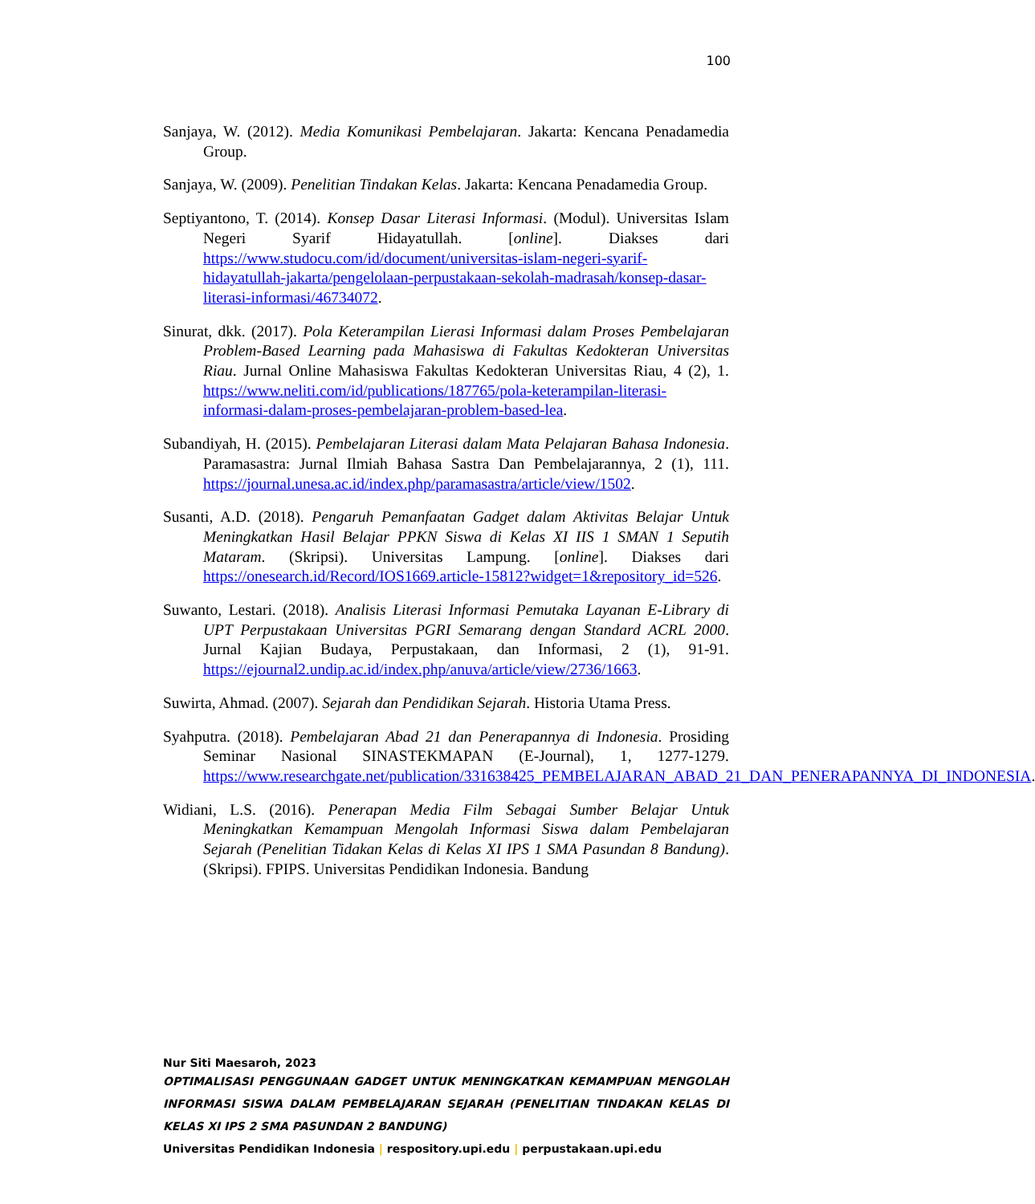100
Sanjaya, W. (2012). Media Komunikasi Pembelajaran. Jakarta: Kencana Penadamedia Group.
Sanjaya, W. (2009). Penelitian Tindakan Kelas. Jakarta: Kencana Penadamedia Group.
Septiyantono, T. (2014). Konsep Dasar Literasi Informasi. (Modul). Universitas Islam Negeri Syarif Hidayatullah. [online]. Diakses dari https://www.studocu.com/id/document/universitas-islam-negeri-syarif-hidayatullah-jakarta/pengelolaan-perpustakaan-sekolah-madrasah/konsep-dasar-literasi-informasi/46734072.
Sinurat, dkk. (2017). Pola Keterampilan Lierasi Informasi dalam Proses Pembelajaran Problem-Based Learning pada Mahasiswa di Fakultas Kedokteran Universitas Riau. Jurnal Online Mahasiswa Fakultas Kedokteran Universitas Riau, 4 (2), 1. https://www.neliti.com/id/publications/187765/pola-keterampilan-literasi-informasi-dalam-proses-pembelajaran-problem-based-lea.
Subandiyah, H. (2015). Pembelajaran Literasi dalam Mata Pelajaran Bahasa Indonesia. Paramasastra: Jurnal Ilmiah Bahasa Sastra Dan Pembelajarannya, 2 (1), 111. https://journal.unesa.ac.id/index.php/paramasastra/article/view/1502.
Susanti, A.D. (2018). Pengaruh Pemanfaatan Gadget dalam Aktivitas Belajar Untuk Meningkatkan Hasil Belajar PPKN Siswa di Kelas XI IIS 1 SMAN 1 Seputih Mataram. (Skripsi). Universitas Lampung. [online]. Diakses dari https://onesearch.id/Record/IOS1669.article-15812?widget=1&repository_id=526.
Suwanto, Lestari. (2018). Analisis Literasi Informasi Pemutaka Layanan E-Library di UPT Perpustakaan Universitas PGRI Semarang dengan Standard ACRL 2000. Jurnal Kajian Budaya, Perpustakaan, dan Informasi, 2 (1), 91-91. https://ejournal2.undip.ac.id/index.php/anuva/article/view/2736/1663.
Suwirta, Ahmad. (2007). Sejarah dan Pendidikan Sejarah. Historia Utama Press.
Syahputra. (2018). Pembelajaran Abad 21 dan Penerapannya di Indonesia. Prosiding Seminar Nasional SINASTEKMAPAN (E-Journal), 1, 1277-1279. https://www.researchgate.net/publication/331638425_PEMBELAJARAN_ABAD_21_DAN_PENERAPANNYA_DI_INDONESIA.
Widiani, L.S. (2016). Penerapan Media Film Sebagai Sumber Belajar Untuk Meningkatkan Kemampuan Mengolah Informasi Siswa dalam Pembelajaran Sejarah (Penelitian Tidakan Kelas di Kelas XI IPS 1 SMA Pasundan 8 Bandung). (Skripsi). FPIPS. Universitas Pendidikan Indonesia. Bandung
Nur Siti Maesaroh, 2023
OPTIMALISASI PENGGUNAAN GADGET UNTUK MENINGKATKAN KEMAMPUAN MENGOLAH INFORMASI SISWA DALAM PEMBELAJARAN SEJARAH (PENELITIAN TINDAKAN KELAS DI KELAS XI IPS 2 SMA PASUNDAN 2 BANDUNG)
Universitas Pendidikan Indonesia | respository.upi.edu | perpustakaan.upi.edu